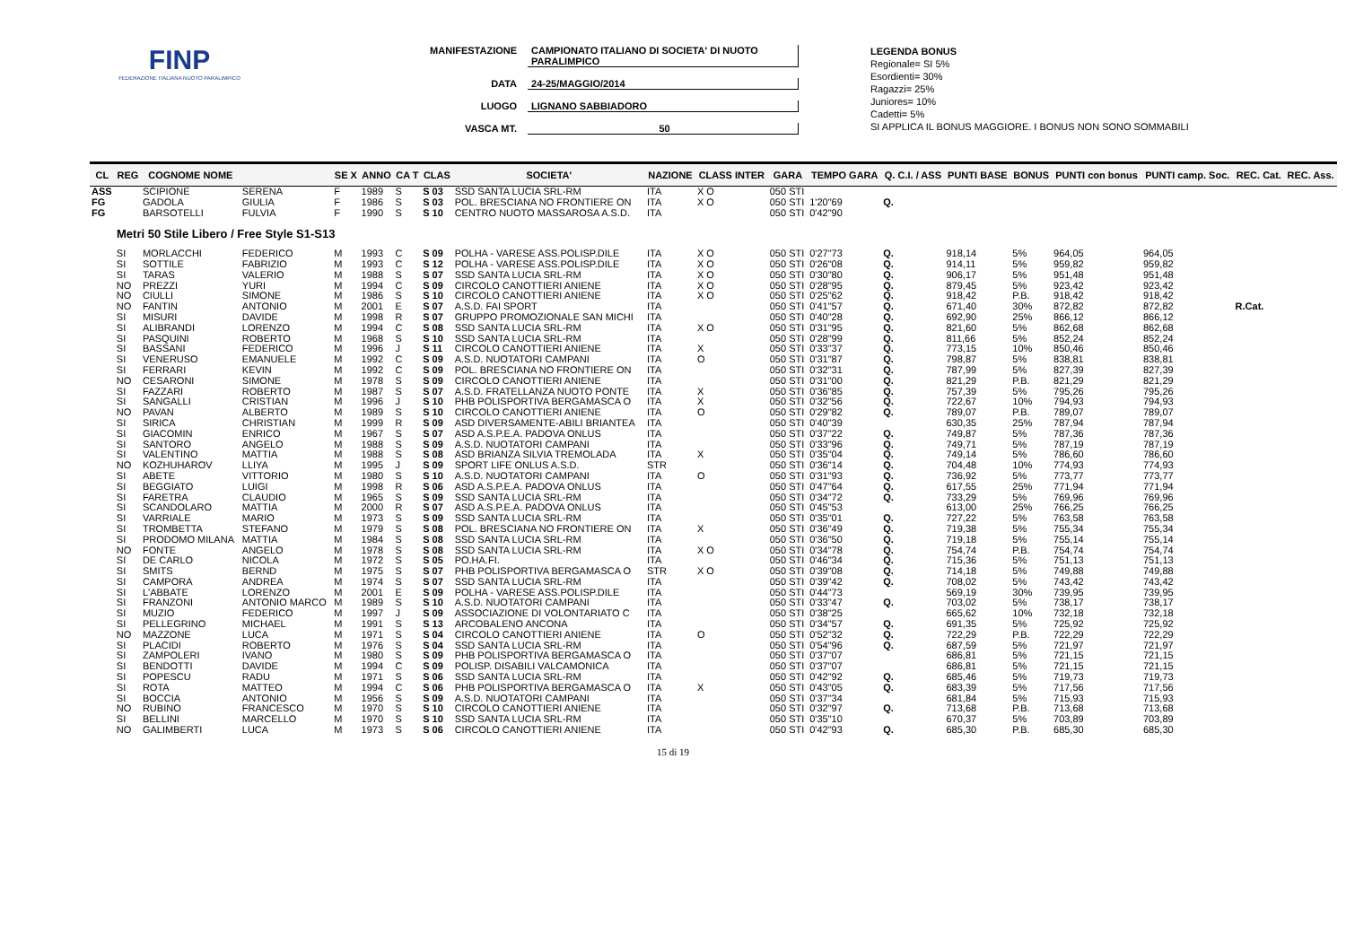FINP
FEDERAZIONE ITALIANA NUOTO PARALIMPICO
MANIFESTAZIONE CAMPIONATO ITALIANO DI SOCIETA' DI NUOTO PARALIMPICO
DATA 24-25/MAGGIO/2014
LUOGO LIGNANO SABBIADORO
VASCA MT. 50
LEGENDA BONUS
Regionale= SI 5%
Esordienti= 30%
Ragazzi= 25%
Juniores= 10%
Cadetti= 5%
SI APPLICA IL BONUS MAGGIORE. I BONUS NON SONO SOMMABILI
| CL | REG | COGNOME NOME | | SE X | ANNO | CA T | CLAS | SOCIETA' | NAZIONE | CLASS INTER | GARA | TEMPO GARA | Q. C.I. / ASS | PUNTI BASE | BONUS | PUNTI con bonus | PUNTI camp. Soc. | REC. Cat. | REC. Ass. |
| --- | --- | --- | --- | --- | --- | --- | --- | --- | --- | --- | --- | --- | --- | --- | --- | --- | --- | --- | --- |
| ASS | | SCIPIONE | SERENA | F | 1989 | S | S 03 | SSD SANTA LUCIA SRL-RM | ITA | X O | 050 STI | | | | | | | | |
| FG | | GADOLA | GIULIA | F | 1986 | S | S 03 | POL. BRESCIANA NO FRONTIERE ON | ITA | X O | 050 STI | 1'20"69 | Q. | | | | | | |
| FG | | BARSOTELLI | FULVIA | F | 1990 | S | S 10 | CENTRO NUOTO MASSAROSA A.S.D. | ITA | | 050 STI | 0'42"90 | | | | | | | |
| Metri 50 Stile Libero / Free Style S1-S13 | | | | | | | | | | | | | | | | | | | |
| | SI | MORLACCHI | FEDERICO | M | 1993 | C | S 09 | POLHA - VARESE ASS.POLISP.DILE | ITA | X O | 050 STI | 0'27"73 | Q. | 918,14 | 5% | 964,05 | 964,05 | | |
| | SI | SOTTILE | FABRIZIO | M | 1993 | C | S 12 | POLHA - VARESE ASS.POLISP.DILE | ITA | X O | 050 STI | 0'26"08 | Q. | 914,11 | 5% | 959,82 | 959,82 | | |
| | SI | TARAS | VALERIO | M | 1988 | S | S 07 | SSD SANTA LUCIA SRL-RM | ITA | X O | 050 STI | 0'30"80 | Q. | 906,17 | 5% | 951,48 | 951,48 | | |
| | NO | PREZZI | YURI | M | 1994 | C | S 09 | CIRCOLO CANOTTIERI ANIENE | ITA | X O | 050 STI | 0'28"95 | Q. | 879,45 | 5% | 923,42 | 923,42 | | |
| | NO | CIULLI | SIMONE | M | 1986 | S | S 10 | CIRCOLO CANOTTIERI ANIENE | ITA | X O | 050 STI | 0'25"62 | Q. | 918,42 | P.B. | 918,42 | 918,42 | | |
| | NO | FANTIN | ANTONIO | M | 2001 | E | S 07 | A.S.D. FAI SPORT | ITA | | 050 STI | 0'41"57 | Q. | 671,40 | 30% | 872,82 | 872,82 | R.Cat. | |
| | SI | MISURI | DAVIDE | M | 1998 | R | S 07 | GRUPPO PROMOZIONALE SAN MICHI | ITA | | 050 STI | 0'40"28 | Q. | 692,90 | 25% | 866,12 | 866,12 | | |
| | SI | ALIBRANDI | LORENZO | M | 1994 | C | S 08 | SSD SANTA LUCIA SRL-RM | ITA | X O | 050 STI | 0'31"95 | Q. | 821,60 | 5% | 862,68 | 862,68 | | |
| | SI | PASQUINI | ROBERTO | M | 1968 | S | S 10 | SSD SANTA LUCIA SRL-RM | ITA | | 050 STI | 0'28"99 | Q. | 811,66 | 5% | 852,24 | 852,24 | | |
| | SI | BASSANI | FEDERICO | M | 1996 | J | S 11 | CIRCOLO CANOTTIERI ANIENE | ITA | X | 050 STI | 0'33"37 | Q. | 773,15 | 10% | 850,46 | 850,46 | | |
| | SI | VENERUSO | EMANUELE | M | 1992 | C | S 09 | A.S.D. NUOTATORI CAMPANI | ITA | O | 050 STI | 0'31"87 | Q. | 798,87 | 5% | 838,81 | 838,81 | | |
| | SI | FERRARI | KEVIN | M | 1992 | C | S 09 | POL. BRESCIANA NO FRONTIERE ON | ITA | | 050 STI | 0'32"31 | Q. | 787,99 | 5% | 827,39 | 827,39 | | |
| | NO | CESARONI | SIMONE | M | 1978 | S | S 09 | CIRCOLO CANOTTIERI ANIENE | ITA | | 050 STI | 0'31"00 | Q. | 821,29 | P.B. | 821,29 | 821,29 | | |
| | SI | FAZZARI | ROBERTO | M | 1987 | S | S 07 | A.S.D. FRATELLANZA NUOTO PONTE | ITA | X | 050 STI | 0'36"85 | Q. | 757,39 | 5% | 795,26 | 795,26 | | |
| | SI | SANGALLI | CRISTIAN | M | 1996 | J | S 10 | PHB POLISPORTIVA BERGAMASCA O | ITA | X | 050 STI | 0'32"56 | Q. | 722,67 | 10% | 794,93 | 794,93 | | |
| | NO | PAVAN | ALBERTO | M | 1989 | S | S 10 | CIRCOLO CANOTTIERI ANIENE | ITA | O | 050 STI | 0'29"82 | Q. | 789,07 | P.B. | 789,07 | 789,07 | | |
| | SI | SIRICA | CHRISTIAN | M | 1999 | R | S 09 | ASD DIVERSAMENTE-ABILI BRIANTEA | ITA | | 050 STI | 0'40"39 | | 630,35 | 25% | 787,94 | 787,94 | | |
| | SI | GIACOMIN | ENRICO | M | 1967 | S | S 07 | ASD A.S.P.E.A. PADOVA ONLUS | ITA | | 050 STI | 0'37"22 | Q. | 749,87 | 5% | 787,36 | 787,36 | | |
| | SI | SANTORO | ANGELO | M | 1988 | S | S 09 | A.S.D. NUOTATORI CAMPANI | ITA | | 050 STI | 0'33"96 | Q. | 749,71 | 5% | 787,19 | 787,19 | | |
| | SI | VALENTINO | MATTIA | M | 1988 | S | S 08 | ASD BRIANZA SILVIA TREMOLADA | ITA | X | 050 STI | 0'35"04 | Q. | 749,14 | 5% | 786,60 | 786,60 | | |
| | NO | KOZHUHAROV | LLIYA | M | 1995 | J | S 09 | SPORT LIFE ONLUS A.S.D. | STR | | 050 STI | 0'36"14 | Q. | 704,48 | 10% | 774,93 | 774,93 | | |
| | SI | ABETE | VITTORIO | M | 1980 | S | S 10 | A.S.D. NUOTATORI CAMPANI | ITA | O | 050 STI | 0'31"93 | Q. | 736,92 | 5% | 773,77 | 773,77 | | |
| | SI | BEGGIATO | LUIGI | M | 1998 | R | S 06 | ASD A.S.P.E.A. PADOVA ONLUS | ITA | | 050 STI | 0'47"64 | Q. | 617,55 | 25% | 771,94 | 771,94 | | |
| | SI | FARETRA | CLAUDIO | M | 1965 | S | S 09 | SSD SANTA LUCIA SRL-RM | ITA | | 050 STI | 0'34"72 | Q. | 733,29 | 5% | 769,96 | 769,96 | | |
| | SI | SCANDOLARO | MATTIA | M | 2000 | R | S 07 | ASD A.S.P.E.A. PADOVA ONLUS | ITA | | 050 STI | 0'45"53 | | 613,00 | 25% | 766,25 | 766,25 | | |
| | SI | VARRIALE | MARIO | M | 1973 | S | S 09 | SSD SANTA LUCIA SRL-RM | ITA | | 050 STI | 0'35"01 | Q. | 727,22 | 5% | 763,58 | 763,58 | | |
| | SI | TROMBETTA | STEFANO | M | 1979 | S | S 08 | POL. BRESCIANA NO FRONTIERE ON | ITA | X | 050 STI | 0'36"49 | Q. | 719,38 | 5% | 755,34 | 755,34 | | |
| | SI | PRODOMO MILANA | MATTIA | M | 1984 | S | S 08 | SSD SANTA LUCIA SRL-RM | ITA | | 050 STI | 0'36"50 | Q. | 719,18 | 5% | 755,14 | 755,14 | | |
| | NO | FONTE | ANGELO | M | 1978 | S | S 08 | SSD SANTA LUCIA SRL-RM | ITA | X O | 050 STI | 0'34"78 | Q. | 754,74 | P.B. | 754,74 | 754,74 | | |
| | SI | DE CARLO | NICOLA | M | 1972 | S | S 05 | PO.HA.FI. | ITA | | 050 STI | 0'46"34 | Q. | 715,36 | 5% | 751,13 | 751,13 | | |
| | SI | SMITS | BERND | M | 1975 | S | S 07 | PHB POLISPORTIVA BERGAMASCA O | STR | X O | 050 STI | 0'39"08 | Q. | 714,18 | 5% | 749,88 | 749,88 | | |
| | SI | CAMPORA | ANDREA | M | 1974 | S | S 07 | SSD SANTA LUCIA SRL-RM | ITA | | 050 STI | 0'39"42 | Q. | 708,02 | 5% | 743,42 | 743,42 | | |
| | SI | L'ABBATE | LORENZO | M | 2001 | E | S 09 | POLHA - VARESE ASS.POLISP.DILE | ITA | | 050 STI | 0'44"73 | | 569,19 | 30% | 739,95 | 739,95 | | |
| | SI | FRANZONI | ANTONIO MARCO | M | 1989 | S | S 10 | A.S.D. NUOTATORI CAMPANI | ITA | | 050 STI | 0'33"47 | Q. | 703,02 | 5% | 738,17 | 738,17 | | |
| | SI | MUZIO | FEDERICO | M | 1997 | J | S 09 | ASSOCIAZIONE DI VOLONTARIATO C | ITA | | 050 STI | 0'38"25 | | 665,62 | 10% | 732,18 | 732,18 | | |
| | SI | PELLEGRINO | MICHAEL | M | 1991 | S | S 13 | ARCOBALENO ANCONA | ITA | | 050 STI | 0'34"57 | Q. | 691,35 | 5% | 725,92 | 725,92 | | |
| | NO | MAZZONE | LUCA | M | 1971 | S | S 04 | CIRCOLO CANOTTIERI ANIENE | ITA | O | 050 STI | 0'52"32 | Q. | 722,29 | P.B. | 722,29 | 722,29 | | |
| | SI | PLACIDI | ROBERTO | M | 1976 | S | S 04 | SSD SANTA LUCIA SRL-RM | ITA | | 050 STI | 0'54"96 | Q. | 687,59 | 5% | 721,97 | 721,97 | | |
| | SI | ZAMPOLERI | IVANO | M | 1980 | S | S 09 | PHB POLISPORTIVA BERGAMASCA O | ITA | | 050 STI | 0'37"07 | | 686,81 | 5% | 721,15 | 721,15 | | |
| | SI | BENDOTTI | DAVIDE | M | 1994 | C | S 09 | POLISP. DISABILI VALCAMONICA | ITA | | 050 STI | 0'37"07 | | 686,81 | 5% | 721,15 | 721,15 | | |
| | SI | POPESCU | RADU | M | 1971 | S | S 06 | SSD SANTA LUCIA SRL-RM | ITA | | 050 STI | 0'42"92 | Q. | 685,46 | 5% | 719,73 | 719,73 | | |
| | SI | ROTA | MATTEO | M | 1994 | C | S 06 | PHB POLISPORTIVA BERGAMASCA O | ITA | X | 050 STI | 0'43"05 | Q. | 683,39 | 5% | 717,56 | 717,56 | | |
| | SI | BOCCIA | ANTONIO | M | 1956 | S | S 09 | A.S.D. NUOTATORI CAMPANI | ITA | | 050 STI | 0'37"34 | | 681,84 | 5% | 715,93 | 715,93 | | |
| | NO | RUBINO | FRANCESCO | M | 1970 | S | S 10 | CIRCOLO CANOTTIERI ANIENE | ITA | | 050 STI | 0'32"97 | Q. | 713,68 | P.B. | 713,68 | 713,68 | | |
| | SI | BELLINI | MARCELLO | M | 1970 | S | S 10 | SSD SANTA LUCIA SRL-RM | ITA | | 050 STI | 0'35"10 | | 670,37 | 5% | 703,89 | 703,89 | | |
| | NO | GALIMBERTI | LUCA | M | 1973 | S | S 06 | CIRCOLO CANOTTIERI ANIENE | ITA | | 050 STI | 0'42"93 | Q. | 685,30 | P.B. | 685,30 | 685,30 | | |
15 di 19